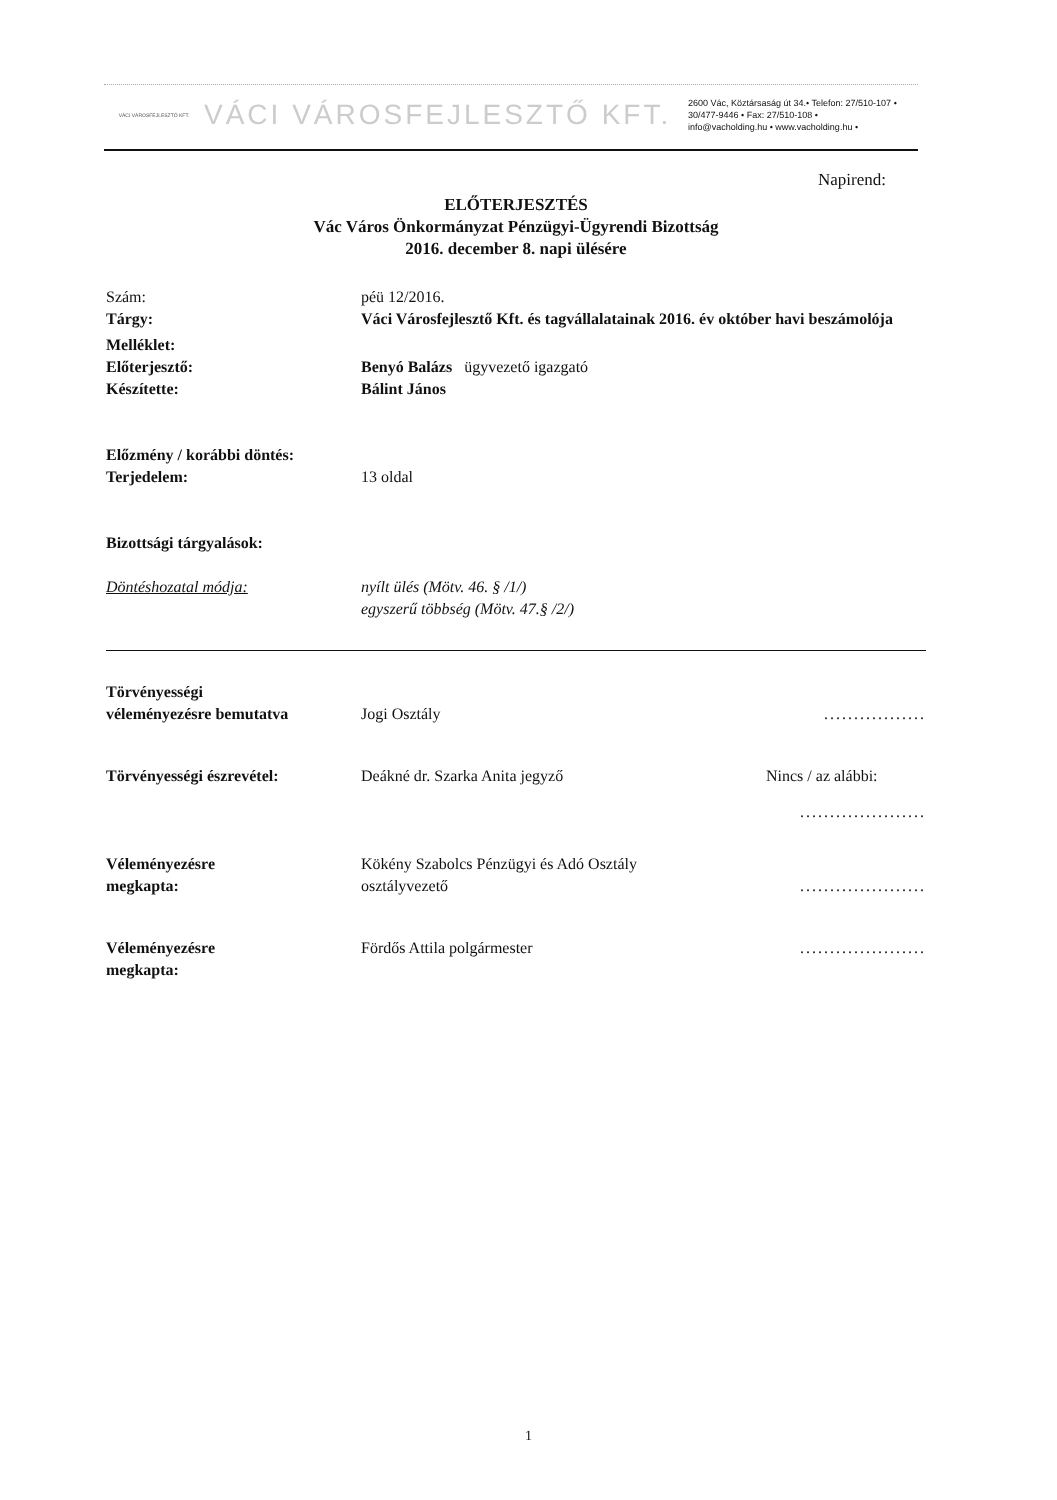VÁCI VÁROSFEJLESZTŐ KFT.
VÁCI VÁROSFEJLESZTŐ KFT.
2600 Vác, Köztársaság út 34.• Telefon: 27/510-107 •
30/477-9446 • Fax: 27/510-108 •
info@vacholding.hu • www.vacholding.hu •
Napirend:
ELŐTERJESZTÉS
Vác Város Önkormányzat Pénzügyi-Ügyrendi Bizottság
2016. december 8. napi ülésére
Szám: péü 12/2016.
Tárgy: Váci Városfejlesztő Kft. és tagvállalatainak 2016. év október havi beszámolója
Melléklet:
Előterjesztő: Benyó Balázs ügyvezető igazgató
Készítette: Bálint János
Előzmény / korábbi döntés:
Terjedelem: 13 oldal
Bizottsági tárgyalások:
Döntéshozatal módja: nyílt ülés (Mötv. 46. § /1/)
egyszerű többség (Mötv. 47.§ /2/)
Törvényességi
véleményezésre bemutatva
Jogi Osztály .................
Törvényességi észrevétel: Deákné dr. Szarka Anita jegyző Nincs / az alábbi:
.....................
Véleményezésre
megkapta:
Kökény Szabolcs Pénzügyi és Adó Osztály
osztályvezető
.....................
Véleményezésre
megkapta:
Fördős Attila polgármester .....................
1